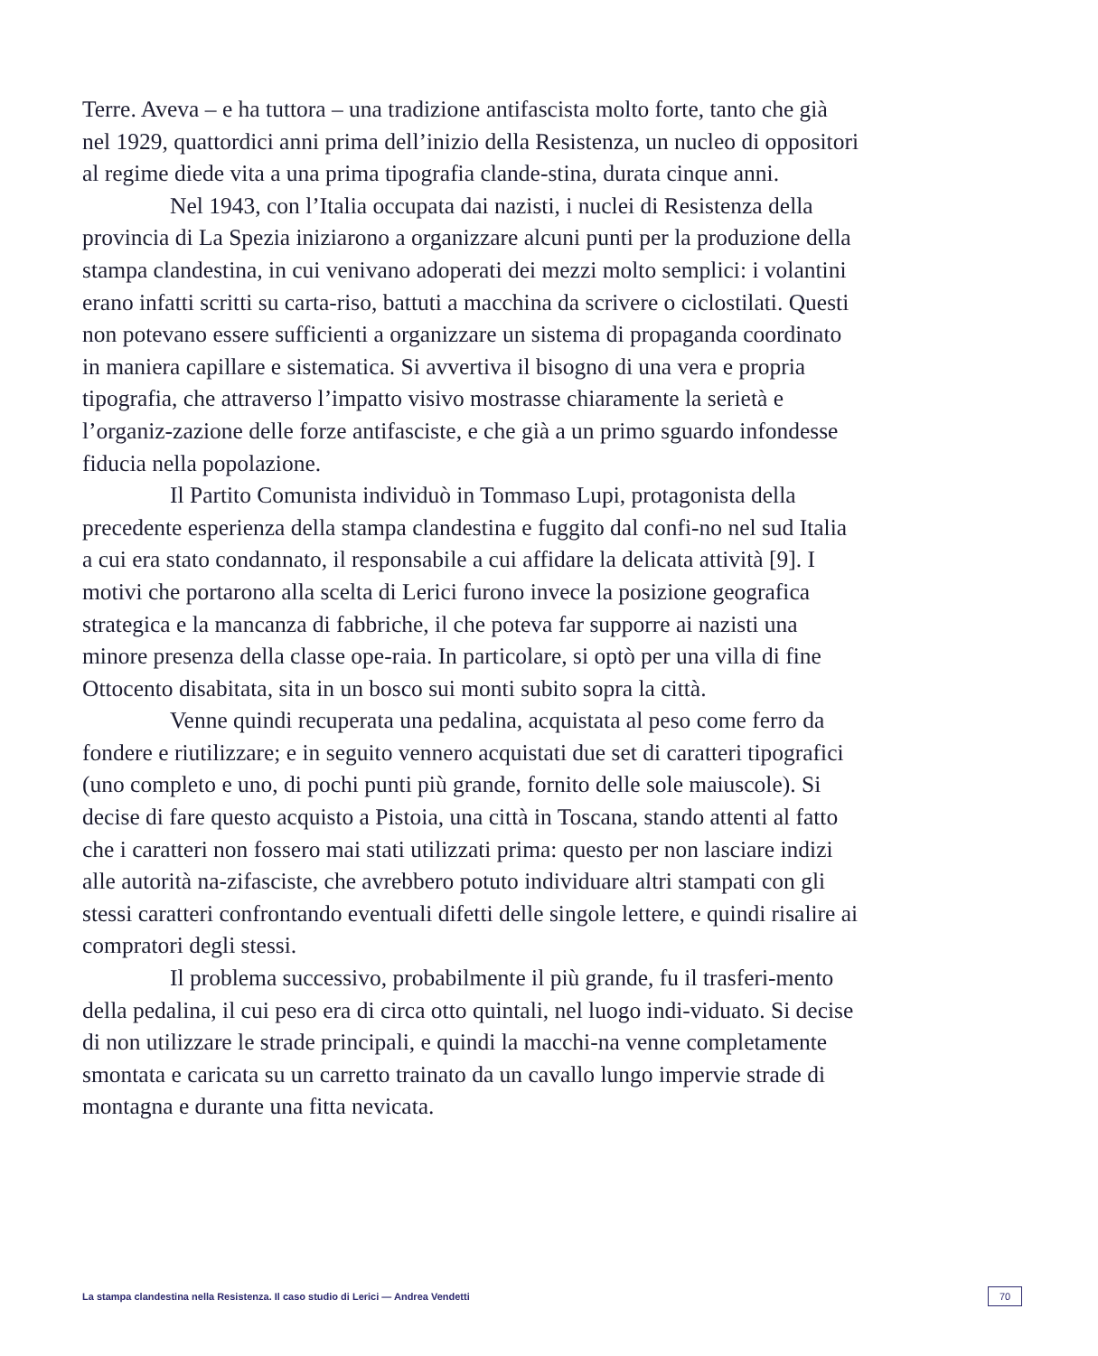Terre. Aveva – e ha tuttora – una tradizione antifascista molto forte, tanto che già nel 1929, quattordici anni prima dell’inizio della Resistenza, un nucleo di oppositori al regime diede vita a una prima tipografia clande-stina, durata cinque anni.
Nel 1943, con l’Italia occupata dai nazisti, i nuclei di Resistenza della provincia di La Spezia iniziarono a organizzare alcuni punti per la produzione della stampa clandestina, in cui venivano adoperati dei mezzi molto semplici: i volantini erano infatti scritti su carta-riso, battuti a macchina da scrivere o ciclostilati. Questi non potevano essere sufficienti a organizzare un sistema di propaganda coordinato in maniera capillare e sistematica. Si avvertiva il bisogno di una vera e propria tipografia, che attraverso l’impatto visivo mostrasse chiaramente la serietà e l’organiz-zazione delle forze antifasciste, e che già a un primo sguardo infondesse fiducia nella popolazione.
Il Partito Comunista individuò in Tommaso Lupi, protagonista della precedente esperienza della stampa clandestina e fuggito dal confi-no nel sud Italia a cui era stato condannato, il responsabile a cui affidare la delicata attività [9]. I motivi che portarono alla scelta di Lerici furono invece la posizione geografica strategica e la mancanza di fabbriche, il che poteva far supporre ai nazisti una minore presenza della classe ope-raia. In particolare, si optò per una villa di fine Ottocento disabitata, sita in un bosco sui monti subito sopra la città.
Venne quindi recuperata una pedalina, acquistata al peso come ferro da fondere e riutilizzare; e in seguito vennero acquistati due set di caratteri tipografici (uno completo e uno, di pochi punti più grande, fornito delle sole maiuscole). Si decise di fare questo acquisto a Pistoia, una città in Toscana, stando attenti al fatto che i caratteri non fossero mai stati utilizzati prima: questo per non lasciare indizi alle autorità na-zifasciste, che avrebbero potuto individuare altri stampati con gli stessi caratteri confrontando eventuali difetti delle singole lettere, e quindi risalire ai compratori degli stessi.
Il problema successivo, probabilmente il più grande, fu il trasferi-mento della pedalina, il cui peso era di circa otto quintali, nel luogo indi-viduato. Si decise di non utilizzare le strade principali, e quindi la macchi-na venne completamente smontata e caricata su un carretto trainato da un cavallo lungo impervie strade di montagna e durante una fitta nevicata.
La stampa clandestina nella Resistenza. Il caso studio di Lerici — Andrea Vendetti 70